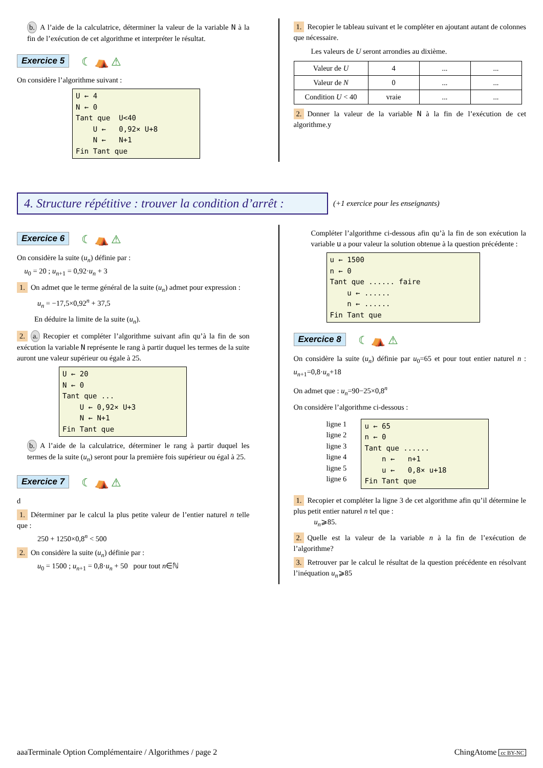b. A l’aide de la calculatrice, déterminer la valeur de la variable N à la fin de l’exécution de cet algorithme et interpréter le résultat.
Exercice 5 ☾ ⛺ ⚠
On considère l’algorithme suivant :
U ← 4
N ← 0
Tant que  U<40
    U ←   0,92× U+8
    N ←   N+1
Fin Tant que
1. Recopier le tableau suivant et le compléter en ajoutant autant de colonnes que nécessaire.
Les valeurs de U seront arrondies au dixième.
| Valeur de U | 4 | ... | ... |
| Valeur de N | 0 | ... | ... |
| Condition U < 40 | vraie | ... | ... |
2. Donner la valeur de la variable N à la fin de l’exécution de cet algorithme.y
4. Structure répétitive : trouver la condition d’arrêt :
(+1 exercice pour les enseignants)
Exercice 6 ☾ ⛺ ⚠
On considère la suite (u<sub>n</sub>) définie par :
u<sub>0</sub> = 20 ; u<sub>n+1</sub> = 0,92·u<sub>n</sub> + 3
1. On admet que le terme général de la suite (u<sub>n</sub>) admet pour expression :
u<sub>n</sub> = −17,5×0,92<sup>n</sup> + 37,5
En déduire la limite de la suite (u<sub>n</sub>).
2. a. Recopier et compléter l’algorithme suivant afin qu’à la fin de son exécution la variable N représente le rang à partir duquel les termes de la suite auront une valeur supérieur ou égale à 25.
U ← 20
N ← 0
Tant que ...
    U ← 0,92× U+3
    N ← N+1
Fin Tant que
b. A l’aide de la calculatrice, déterminer le rang à partir duquel les termes de la suite (u<sub>n</sub>) seront pour la première fois supérieur ou égal à 25.
Exercice 7 ☾ ⛺ ⚠
d
1. Déterminer par le calcul la plus petite valeur de l’entier naturel n telle que :
250 + 1250×0,8<sup>n</sup> < 500
2. On considère la suite (u<sub>n</sub>) définie par :
u<sub>0</sub> = 1500 ; u<sub>n+1</sub> = 0,8·u<sub>n</sub> + 50 pour tout n∈ℕ
Compléter l’algorithme ci-dessous afin qu’à la fin de son exécution la variable u a pour valeur la solution obtenue à la question précédente :
u ← 1500
n ← 0
Tant que ...... faire
    u ← ......
    n ← ......
Fin Tant que
Exercice 8 ☾ ⛺ ⚠
On considère la suite (u<sub>n</sub>) définie par u<sub>0</sub>=65 et pour tout entier naturel n : u<sub>n+1</sub>=0,8·u<sub>n</sub>+18
On admet que : u<sub>n</sub>=90−25×0,8<sup>n</sup>
On considère l’algorithme ci-dessous :
ligne 1
ligne 2
ligne 3
ligne 4
ligne 5
ligne 6
u ← 65
n ← 0
Tant que ......
    n ←   n+1
    u ←   0,8× u+18
Fin Tant que
1. Recopier et compléter la ligne 3 de cet algorithme afin qu’il détermine le plus petit entier naturel n tel que :
u<sub>n</sub>⩾85.
2. Quelle est la valeur de la variable n à la fin de l’exécution de l’algorithme?
3. Retrouver par le calcul le résultat de la question précédente en résolvant l’inéquation u<sub>n</sub>⩾85
aaaTerminale Option Complémentaire / Algorithmes / page 2 ChingAtome cc BY-NC